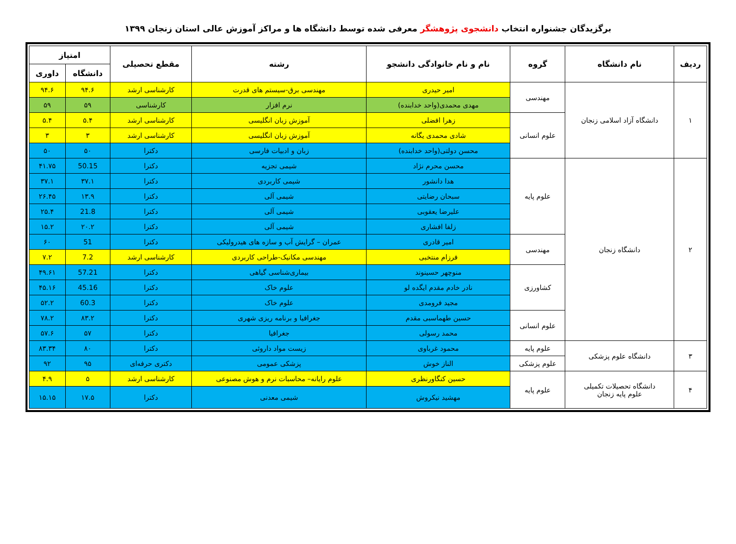برگزیدگان جشنواره انتخاب دانشجوی پژوهشگر معرفی شده توسط دانشگاه ها و مراکز آموزش عالی استان زنجان ۱۳۹۹
| ردیف | نام دانشگاه | گروه | نام و نام خانوادگی دانشجو | رشته | مقطع تحصیلی | امتیاز | |
| --- | --- | --- | --- | --- | --- | --- | --- |
| | | | | | | دانشگاه | داوری |
| ۱ | دانشگاه آزاد اسلامی زنجان | مهندسی | امیر حیدری | مهندسی برق-سیستم های قدرت | کارشناسی ارشد | ۹۴.۶ | ۹۴.۶ |
| | | | مهدی محمدی(واحد خدابنده) | نرم افزار | کارشناسی | ۵۹ | ۵۹ |
| | | علوم انسانی | زهرا افضلی | آموزش زبان انگلیسی | کارشناسی ارشد | ۵.۴ | ۵.۴ |
| | | | شادی محمدی یگانه | آموزش زبان انگلیسی | کارشناسی ارشد | ۳ | ۳ |
| | | | محسن دولتی(واحد خدابنده) | زبان و ادبیات فارسی | دکترا | ۵۰ | ۵۰ |
| ۲ | دانشگاه زنجان | علوم پایه | محسن محرم نژاد | شیمی تجزیه | دکترا | 50.15 | ۴۱.۷۵ |
| | | | هدا دانشور | شیمی کاربردی | دکترا | ۳۷.۱ | ۳۷.۱ |
| | | | سبحان رضایتی | شیمی آلی | دکترا | ۱۳.۹ | ۲۶.۴۵ |
| | | | علیرضا یعقوبی | شیمی آلی | دکترا | 21.8 | ۲۵.۴ |
| | | | زلفا افشاری | شیمی آلی | دکترا | ۲۰.۲ | ۱۵.۲ |
| | | مهندسی | امیر قادری | عمران – گرایش آب و سازه های هیدرولیکی | دکترا | 51 | ۶۰ |
| | | | فرزام منتخبی | مهندسی مکانیک-طراحی کاربردی | کارشناسی ارشد | 7.2 | ۷.۲ |
| | | کشاورزی | منوچهر حسینوند | بیماری‌شناسی گیاهی | دکترا | 57.21 | ۴۹.۶۱ |
| | | | نادر خادم مقدم ایگده لو | علوم خاک | دکترا | 45.16 | ۴۵.۱۶ |
| | | | مجید فرومدی | علوم خاک | دکترا | 60.3 | ۵۲.۲ |
| | | علوم انسانی | حسین طهماسبی مقدم | جغرافیا و برنامه ریزی شهری | دکترا | ۸۳.۲ | ۷۸.۲ |
| | | | محمد رسولی | جغرافیا | دکترا | ۵۷ | ۵۷.۶ |
| ۳ | دانشگاه علوم پزشکی | علوم پایه | محمود غرباوی | زیست مواد داروئی | دکترا | ۸۰ | ۸۳.۳۴ |
| | | علوم پزشکی | الناز خوش | پزشکی عمومی | دکتری حرفه‌ای | ۹۵ | ۹۲ |
| ۴ | دانشگاه تحصیلات تکمیلی علوم پایه زنجان | علوم پایه | حسین کنگاورنظری | علوم رایانه– محاسبات نرم و هوش مصنوعی | کارشناسی ارشد | ۵ | ۴.۹ |
| | | | مهشید نیکروش | شیمی معدنی | دکترا | ۱۷.۵ | ۱۵.۱۵ |